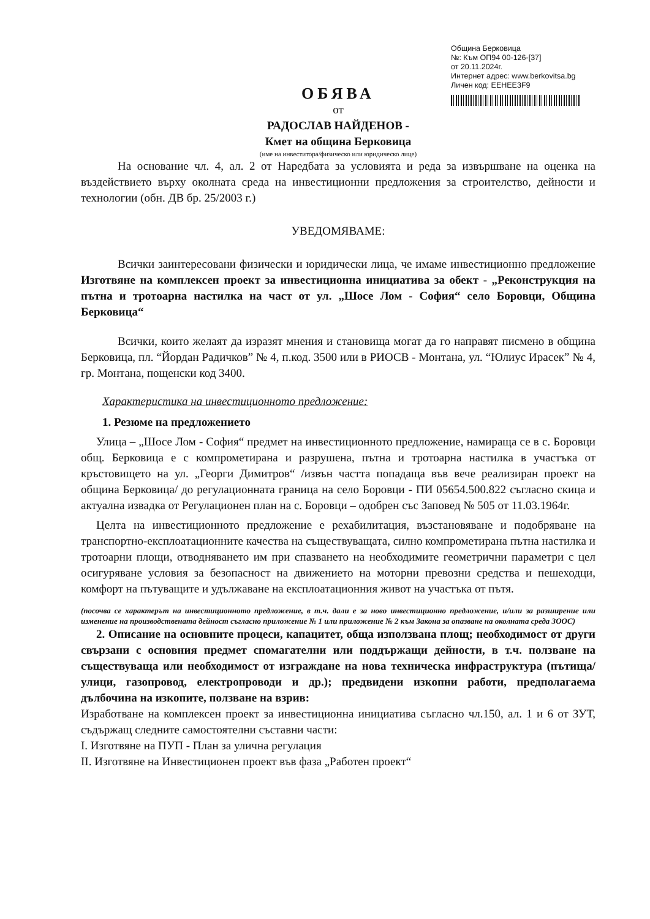Община Берковица
№: Към ОП94 00-126-[37]
от 20.11.2024г.
Интернет адрес: www.berkovitsa.bg
Личен код: EEHEE3F9
ОБЯВА
от
РАДОСЛАВ НАЙДЕНОВ -
Кмет на община Берковица
(име на инвеститора/физическо или юридическо лице)
На основание чл. 4, ал. 2 от Наредбата за условията и реда за извършване на оценка на въздействието върху околната среда на инвестиционни предложения за строителство, дейности и технологии (обн. ДВ бр. 25/2003 г.)
УВЕДОМЯВАМЕ:
Всички заинтересовани физически и юридически лица, че имаме инвестиционно предложение Изготвяне на комплексен проект за инвестиционна инициатива за обект - „Реконструкция на пътна и тротоарна настилка на част от ул. „Шосе Лом - София“ село Боровци, Община Берковица“
Всички, които желаят да изразят мнения и становища могат да го направят писмено в община Берковица, пл. “Йордан Радичков” № 4, п.код. 3500 или в РИОСВ - Монтана, ул. “Юлиус Ирасек” № 4, гр. Монтана, пощенски код 3400.
Характеристика на инвестиционното предложение:
1. Резюме на предложението
Улица – „Шосе Лом - София“ предмет на инвестиционното предложение, намираща се в с. Боровци общ. Берковица е с компрометирана и разрушена, пътна и тротоарна настилка в участъка от кръстовището на ул. „Георги Димитров“ /извън частта попадаща във вече реализиран проект на община Берковица/ до регулационната граница на село Боровци - ПИ 05654.500.822 съгласно скица и актуална извадка от Регулационен план на с. Боровци – одобрен със Заповед № 505 от 11.03.1964г.
Целта на инвестиционното предложение е рехабилитация, възстановяване и подобряване на транспортно-експлоатационните качества на съществуващата, силно компрометирана пътна настилка и тротоарни площи, отводняването им при спазването на необходимите геометрични параметри с цел осигуряване условия за безопасност на движението на моторни превозни средства и пешеходци, комфорт на пътуващите и удължаване на експлоатационния живот на участъка от пътя.
(посочва се характерът на инвестиционното предложение, в т.ч. дали е за ново инвестиционно предложение, и/или за разширение или изменение на производствената дейност съгласно приложение № 1 или приложение № 2 към Закона за опазване на околната среда ЗООС)
2. Описание на основните процеси, капацитет, обща използвана площ; необходимост от други свързани с основния предмет спомагателни или поддържащи дейности, в т.ч. ползване на съществуваща или необходимост от изграждане на нова техническа инфраструктура (пътища/улици, газопровод, електропроводи и др.); предвидени изкопни работи, предполагаема дълбочина на изкопите, ползване на взрив:
Изработване на комплексен проект за инвестиционна инициатива съгласно чл.150, ал. 1 и 6 от ЗУТ, съдържащ следните самостоятелни съставни части:
I. Изготвяне на ПУП - План за улична регулация
II. Изготвяне на Инвестиционен проект във фаза „Работен проект“